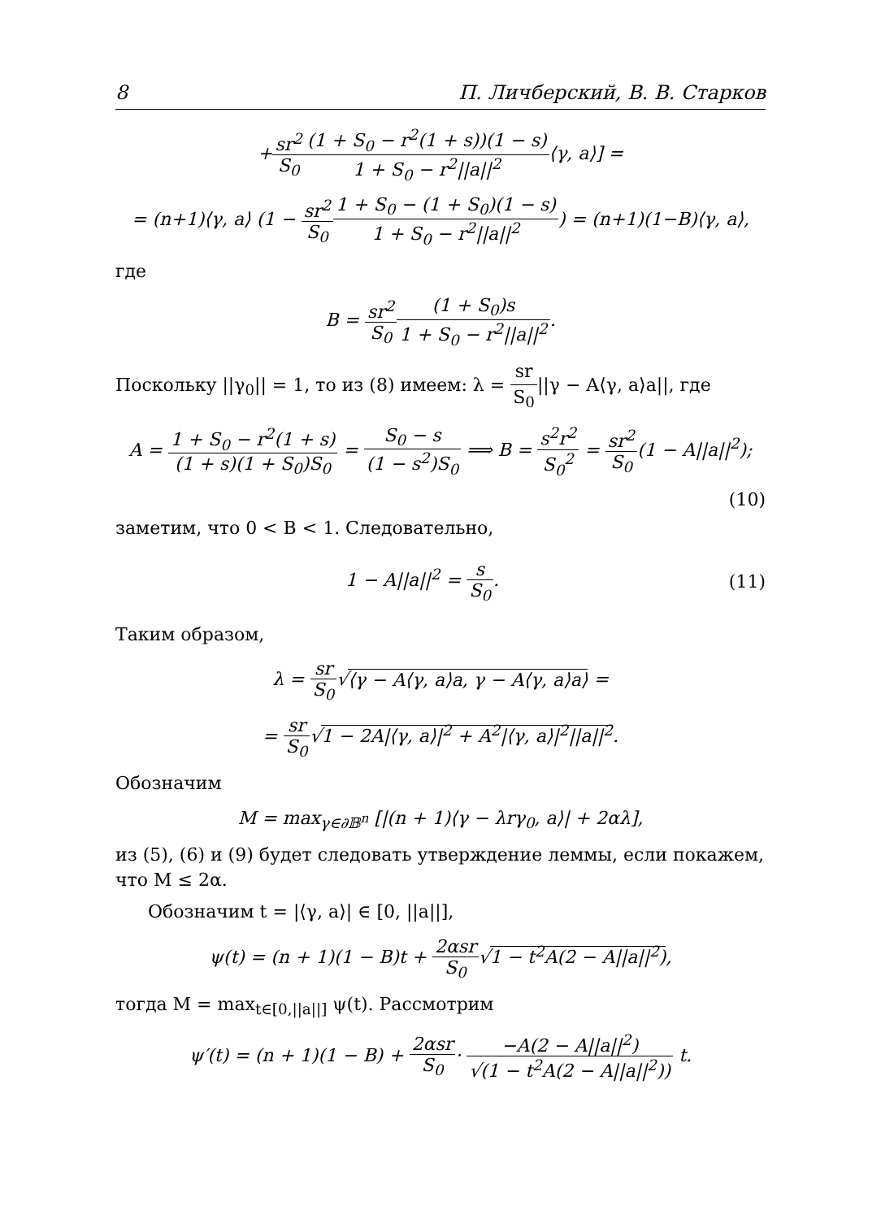8 П. Личберский, В. В. Старков
+sr<sup>2</sup> S<sub>0</sub>(1 + S<sub>0</sub> − r<sup>2</sup>(1 + s))(1 − s) 1 + S<sub>0</sub> − r<sup>2</sup>||a||<sup>2</sup>⟨γ, a⟩] =
= (n+1)⟨γ, a⟩ (1 − sr<sup>2</sup> S<sub>0</sub>1 + S<sub>0</sub> − (1 + S<sub>0</sub>)(1 − s) 1 + S<sub>0</sub> − r<sup>2</sup>||a||<sup>2</sup>) = (n+1)(1−B)⟨γ, a⟩,
где
B = sr<sup>2</sup> S<sub>0</sub>(1 + S<sub>0</sub>)s 1 + S<sub>0</sub> − r<sup>2</sup>||a||<sup>2</sup>.
Поскольку ||γ<sub>0</sub>|| = 1, то из (8) имеем: λ = sr S<sub>0</sub>||γ − A⟨γ, a⟩a||, где
A = 1 + S<sub>0</sub> − r<sup>2</sup>(1 + s) (1 + s)(1 + S<sub>0</sub>)S<sub>0</sub> = S<sub>0</sub> − s (1 − s<sup>2</sup>)S<sub>0</sub> ⟹ B = s<sup>2</sup>r<sup>2</sup> S<sub>0</sub><sup>2</sup> = sr<sup>2</sup> S<sub>0</sub>(1 − A||a||<sup>2</sup>);
(10)
заметим, что 0 < B < 1. Следовательно,
1 − A||a||<sup>2</sup> = s S<sub>0</sub>. (11)
Таким образом,
λ = sr S<sub>0</sub>√⟨γ − A⟨γ, a⟩a, γ − A⟨γ, a⟩a⟩ =
= sr S<sub>0</sub>√1 − 2A|⟨γ, a⟩|<sup>2</sup> + A<sup>2</sup>|⟨γ, a⟩|<sup>2</sup>||a||<sup>2</sup>.
Обозначим
M = max<sub>γ∈∂𝔹<sup>n</sup></sub> [|(n + 1)⟨γ − λrγ<sub>0</sub>, a⟩| + 2αλ],
из (5), (6) и (9) будет следовать утверждение леммы, если покажем, что M ≤ 2α.
Обозначим t = |⟨γ, a⟩| ∈ [0, ||a||],
ψ(t) = (n + 1)(1 − B)t + 2αsr S<sub>0</sub>√1 − t<sup>2</sup>A(2 − A||a||<sup>2</sup>),
тогда M = max<sub>t∈[0,||a||]</sub> ψ(t). Рассмотрим
ψ′(t) = (n + 1)(1 − B) + 2αsr S<sub>0</sub>· −A(2 − A||a||<sup>2</sup>) √(1 − t<sup>2</sup>A(2 − A||a||<sup>2</sup>)) t.